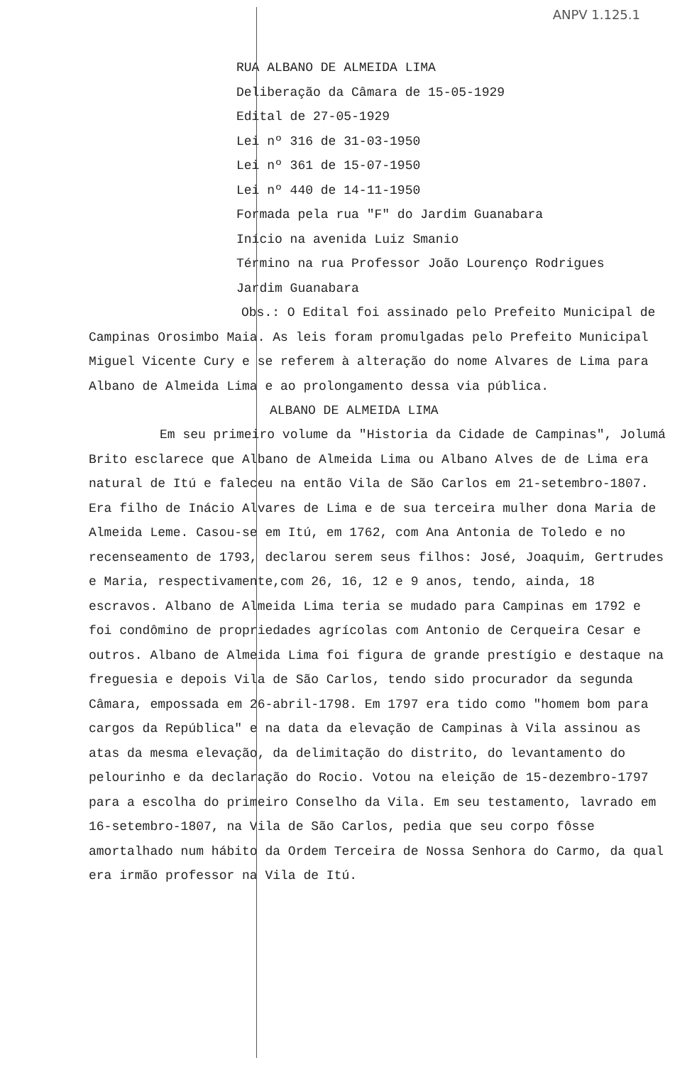ANPV 1.125.1
RUA ALBANO DE ALMEIDA LIMA
Deliberação da Câmara de 15-05-1929
Edital de 27-05-1929
Lei nº 316 de 31-03-1950
Lei nº 361 de 15-07-1950
Lei nº 440 de 14-11-1950
Formada pela rua "F" do Jardim Guanabara
Início na avenida Luiz Smanio
Término na rua Professor João Lourenço Rodrigues
Jardim Guanabara
Obs.: O Edital foi assinado pelo Prefeito Municipal de Campinas Orosimbo Maia. As leis foram promulgadas pelo Prefeito Municipal Miguel Vicente Cury e se referem à alteração do nome Alvares de Lima para Albano de Almeida Lima e ao prolongamento dessa via pública.
ALBANO DE ALMEIDA LIMA
Em seu primeiro volume da "Historia da Cidade de Campinas", Jolumá Brito esclarece que Albano de Almeida Lima ou Albano Alves de de Lima era natural de Itú e faleceu na então Vila de São Carlos em 21-setembro-1807. Era filho de Inácio Alvares de Lima e de sua terceira mulher dona Maria de Almeida Leme. Casou-se em Itú, em 1762, com Ana Antonia de Toledo e no recenseamento de 1793, declarou serem seus filhos: José, Joaquim, Gertrudes e Maria, respectivamente,com 26, 16, 12 e 9 anos, tendo, ainda, 18 escravos. Albano de Almeida Lima teria se mudado para Campinas em 1792 e foi condômino de propriedades agrícolas com Antonio de Cerqueira Cesar e outros. Albano de Almeida Lima foi figura de grande prestígio e destaque na freguesia e depois Vila de São Carlos, tendo sido procurador da segunda Câmara, empossada em 26-abril-1798. Em 1797 era tido como "homem bom para cargos da República" e na data da elevação de Campinas à Vila assinou as atas da mesma elevação, da delimitação do distrito, do levantamento do pelourinho e da declaração do Rocio. Votou na eleição de 15-dezembro-1797 para a escolha do primeiro Conselho da Vila. Em seu testamento, lavrado em 16-setembro-1807, na Vila de São Carlos, pedia que seu corpo fôsse amortalhado num hábito da Ordem Terceira de Nossa Senhora do Carmo, da qual era irmão professor na Vila de Itú.